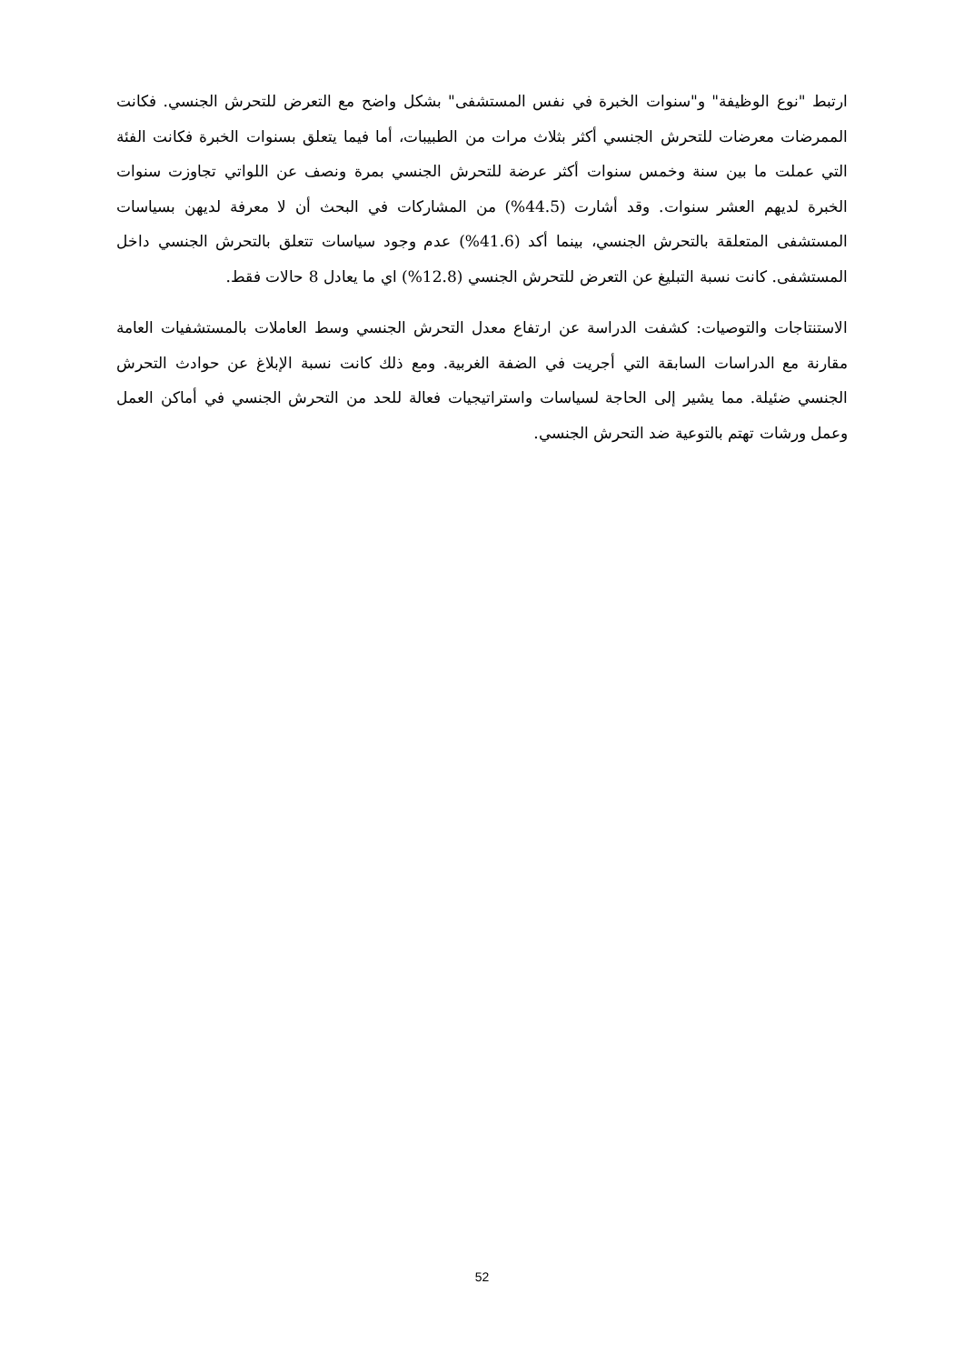ارتبط "نوع الوظيفة" و"سنوات الخبرة في نفس المستشفى" بشكل واضح مع التعرض للتحرش الجنسي. فكانت الممرضات معرضات للتحرش الجنسي أكثر بثلاث مرات من الطبيبات، أما فيما يتعلق بسنوات الخبرة فكانت الفئة التي عملت ما بين سنة وخمس سنوات أكثر عرضة للتحرش الجنسي بمرة ونصف عن اللواتي تجاوزت سنوات الخبرة لديهم العشر سنوات. وقد أشارت (44.5%) من المشاركات في البحث أن لا معرفة لديهن بسياسات المستشفى المتعلقة بالتحرش الجنسي، بينما أكد (41.6%) عدم وجود سياسات تتعلق بالتحرش الجنسي داخل المستشفى. كانت نسبة التبليغ عن التعرض للتحرش الجنسي (12.8%) اي ما يعادل 8 حالات فقط.
الاستنتاجات والتوصيات: كشفت الدراسة عن ارتفاع معدل التحرش الجنسي وسط العاملات بالمستشفيات العامة مقارنة مع الدراسات السابقة التي أجريت في الضفة الغربية. ومع ذلك كانت نسبة الإبلاغ عن حوادث التحرش الجنسي ضئيلة. مما يشير إلى الحاجة لسياسات واستراتيجيات فعالة للحد من التحرش الجنسي في أماكن العمل وعمل ورشات تهتم بالتوعية ضد التحرش الجنسي.
52